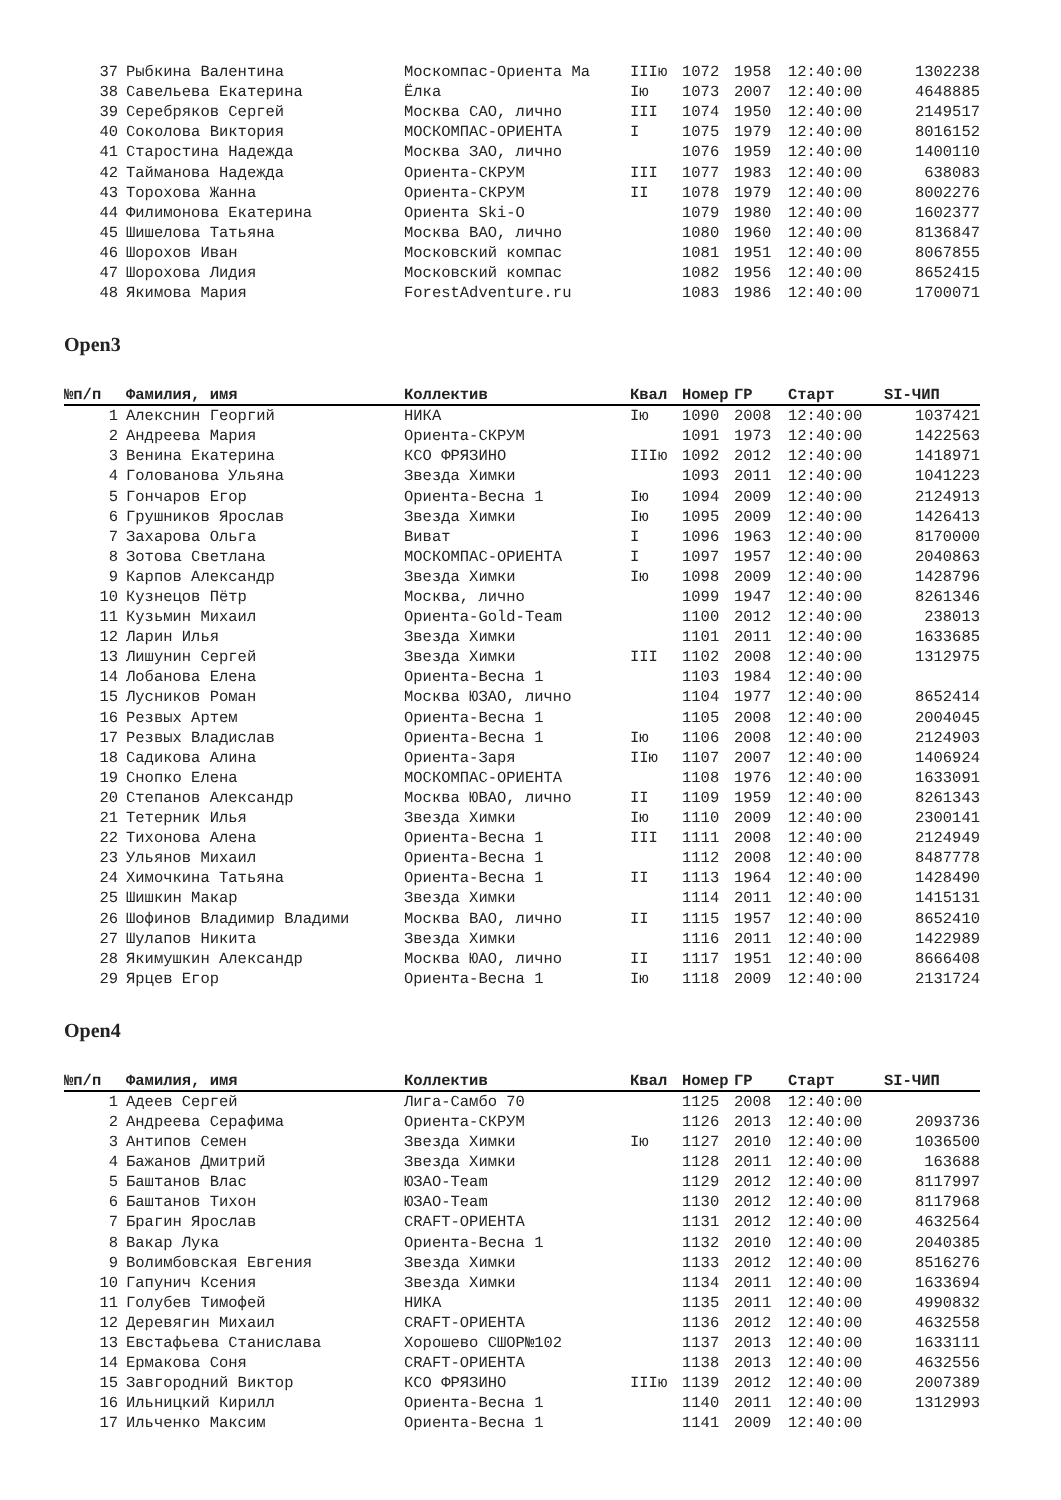| 37 | Рыбкина Валентина | Москомпас-Ориента Ма | IIIю | 1072 | 1958 | 12:40:00 | 1302238 |
| 38 | Савельева Екатерина | Ёлка | Iю | 1073 | 2007 | 12:40:00 | 4648885 |
| 39 | Серебряков Сергей | Москва САО, лично | III | 1074 | 1950 | 12:40:00 | 2149517 |
| 40 | Соколова Виктория | МОСКОМПАС-ОРИЕНТА | I | 1075 | 1979 | 12:40:00 | 8016152 |
| 41 | Старостина Надежда | Москва ЗАО, лично | | 1076 | 1959 | 12:40:00 | 1400110 |
| 42 | Тайманова Надежда | Ориента-СКРУМ | III | 1077 | 1983 | 12:40:00 | 638083 |
| 43 | Торохова Жанна | Ориента-СКРУМ | II | 1078 | 1979 | 12:40:00 | 8002276 |
| 44 | Филимонова Екатерина | Ориента Ski-O | | 1079 | 1980 | 12:40:00 | 1602377 |
| 45 | Шишелова Татьяна | Москва ВАО, лично | | 1080 | 1960 | 12:40:00 | 8136847 |
| 46 | Шорохов Иван | Московский компас | | 1081 | 1951 | 12:40:00 | 8067855 |
| 47 | Шорохова Лидия | Московский компас | | 1082 | 1956 | 12:40:00 | 8652415 |
| 48 | Якимова Мария | ForestAdventure.ru | | 1083 | 1986 | 12:40:00 | 1700071 |
Open3
| №п/п | Фамилия, имя | Коллектив | Квал | Номер | ГР | Старт | SI-ЧИП |
| --- | --- | --- | --- | --- | --- | --- | --- |
| 1 | Алекснин Георгий | НИКА | Iю | 1090 | 2008 | 12:40:00 | 1037421 |
| 2 | Андреева Мария | Ориента-СКРУМ | | 1091 | 1973 | 12:40:00 | 1422563 |
| 3 | Венина Екатерина | КСО ФРЯЗИНО | IIIю | 1092 | 2012 | 12:40:00 | 1418971 |
| 4 | Голованова Ульяна | Звезда Химки | | 1093 | 2011 | 12:40:00 | 1041223 |
| 5 | Гончаров Егор | Ориента-Весна 1 | Iю | 1094 | 2009 | 12:40:00 | 2124913 |
| 6 | Грушников Ярослав | Звезда Химки | Iю | 1095 | 2009 | 12:40:00 | 1426413 |
| 7 | Захарова Ольга | Виват | I | 1096 | 1963 | 12:40:00 | 8170000 |
| 8 | Зотова Светлана | МОСКОМПАС-ОРИЕНТА | I | 1097 | 1957 | 12:40:00 | 2040863 |
| 9 | Карпов Александр | Звезда Химки | Iю | 1098 | 2009 | 12:40:00 | 1428796 |
| 10 | Кузнецов Пётр | Москва, лично | | 1099 | 1947 | 12:40:00 | 8261346 |
| 11 | Кузьмин Михаил | Ориента-Gold-Team | | 1100 | 2012 | 12:40:00 | 238013 |
| 12 | Ларин Илья | Звезда Химки | | 1101 | 2011 | 12:40:00 | 1633685 |
| 13 | Лишунин Сергей | Звезда Химки | III | 1102 | 2008 | 12:40:00 | 1312975 |
| 14 | Лобанова Елена | Ориента-Весна 1 | | 1103 | 1984 | 12:40:00 | |
| 15 | Лусников Роман | Москва ЮЗАО, лично | | 1104 | 1977 | 12:40:00 | 8652414 |
| 16 | Резвых Артем | Ориента-Весна 1 | | 1105 | 2008 | 12:40:00 | 2004045 |
| 17 | Резвых Владислав | Ориента-Весна 1 | Iю | 1106 | 2008 | 12:40:00 | 2124903 |
| 18 | Садикова Алина | Ориента-Заря | IIю | 1107 | 2007 | 12:40:00 | 1406924 |
| 19 | Снопко Елена | МОСКОМПАС-ОРИЕНТА | | 1108 | 1976 | 12:40:00 | 1633091 |
| 20 | Степанов Александр | Москва ЮВАО, лично | II | 1109 | 1959 | 12:40:00 | 8261343 |
| 21 | Тетерник Илья | Звезда Химки | Iю | 1110 | 2009 | 12:40:00 | 2300141 |
| 22 | Тихонова Алена | Ориента-Весна 1 | III | 1111 | 2008 | 12:40:00 | 2124949 |
| 23 | Ульянов Михаил | Ориента-Весна 1 | | 1112 | 2008 | 12:40:00 | 8487778 |
| 24 | Химочкина Татьяна | Ориента-Весна 1 | II | 1113 | 1964 | 12:40:00 | 1428490 |
| 25 | Шишкин Макар | Звезда Химки | | 1114 | 2011 | 12:40:00 | 1415131 |
| 26 | Шофинов Владимир Владими | Москва ВАО, лично | II | 1115 | 1957 | 12:40:00 | 8652410 |
| 27 | Шулапов Никита | Звезда Химки | | 1116 | 2011 | 12:40:00 | 1422989 |
| 28 | Якимушкин Александр | Москва ЮАО, лично | II | 1117 | 1951 | 12:40:00 | 8666408 |
| 29 | Ярцев Егор | Ориента-Весна 1 | Iю | 1118 | 2009 | 12:40:00 | 2131724 |
Open4
| №п/п | Фамилия, имя | Коллектив | Квал | Номер | ГР | Старт | SI-ЧИП |
| --- | --- | --- | --- | --- | --- | --- | --- |
| 1 | Адеев Сергей | Лига-Самбо 70 | | 1125 | 2008 | 12:40:00 | |
| 2 | Андреева Серафима | Ориента-СКРУМ | | 1126 | 2013 | 12:40:00 | 2093736 |
| 3 | Антипов Семен | Звезда Химки | Iю | 1127 | 2010 | 12:40:00 | 1036500 |
| 4 | Бажанов Дмитрий | Звезда Химки | | 1128 | 2011 | 12:40:00 | 163688 |
| 5 | Баштанов Влас | ЮЗАО-Team | | 1129 | 2012 | 12:40:00 | 8117997 |
| 6 | Баштанов Тихон | ЮЗАО-Team | | 1130 | 2012 | 12:40:00 | 8117968 |
| 7 | Брагин Ярослав | CRAFT-ОРИЕНТА | | 1131 | 2012 | 12:40:00 | 4632564 |
| 8 | Вакар Лука | Ориента-Весна 1 | | 1132 | 2010 | 12:40:00 | 2040385 |
| 9 | Волимбовская Евгения | Звезда Химки | | 1133 | 2012 | 12:40:00 | 8516276 |
| 10 | Гапунич Ксения | Звезда Химки | | 1134 | 2011 | 12:40:00 | 1633694 |
| 11 | Голубев Тимофей | НИКА | | 1135 | 2011 | 12:40:00 | 4990832 |
| 12 | Деревягин Михаил | CRAFT-ОРИЕНТА | | 1136 | 2012 | 12:40:00 | 4632558 |
| 13 | Евстафьева Станислава | Хорошево СШОР№102 | | 1137 | 2013 | 12:40:00 | 1633111 |
| 14 | Ермакова Соня | CRAFT-ОРИЕНТА | | 1138 | 2013 | 12:40:00 | 4632556 |
| 15 | Завгородний Виктор | КСО ФРЯЗИНО | IIIю | 1139 | 2012 | 12:40:00 | 2007389 |
| 16 | Ильницкий Кирилл | Ориента-Весна 1 | | 1140 | 2011 | 12:40:00 | 1312993 |
| 17 | Ильченко Максим | Ориента-Весна 1 | | 1141 | 2009 | 12:40:00 | |